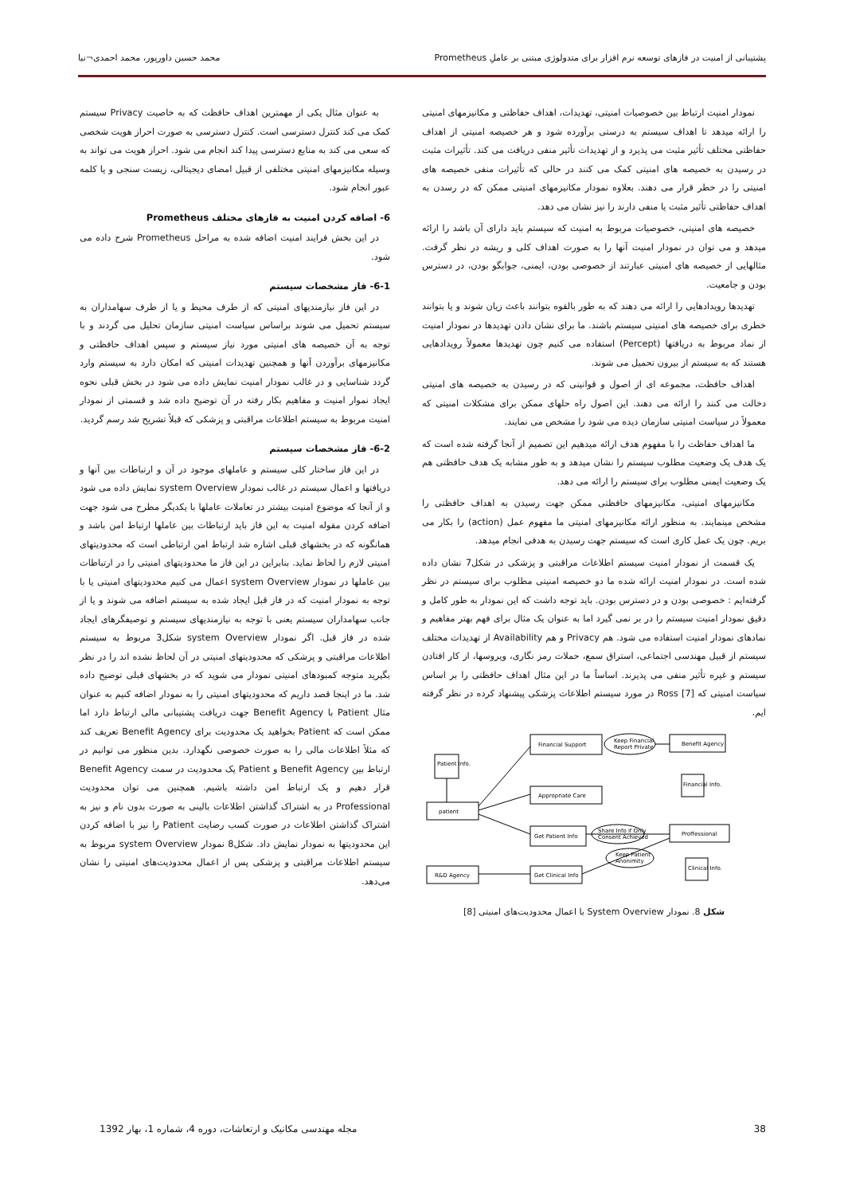پشتیبانی از امنیت در فازهای توسعه نرم افزار برای متدولوژی مبتنی بر عاملِ Prometheus محمد حسین داورپور، محمد احمدی¬نیا
نمودار امنیت ارتباط بین خصوصیات امنیتی، تهدیدات، اهداف حفاظتی و مکانیزمهای امنیتی را ارائه میدهد تا اهداف سیستم به درستی برآورده شود و هر خصیصه امنیتی از اهداف حفاظتی مختلف تأثیر مثبت می پذیرد و از تهدیدات تأثیر منفی دریافت می کند. تأثیرات مثبت در رسیدن به خصیصه های امنیتی کمک می کنند در حالی که تأثیرات منفی خصیصه های امنیتی را در خطر قرار می دهند. بعلاوه نمودار مکانیزمهای امنیتی ممکن که در رسدن به اهداف حفاظتی تأثیر مثبت یا منفی دارند را نیز نشان می دهد.
خصیصه های امنیتی، خصوصیات مربوط به امنیت که سیستم باید دارای آن باشد را ارائه میدهد و می توان در نمودار امنیت آنها را به صورت اهداف کلی و ریشه در نظر گرفت. مثالهایی از خصیصه های امنیتی عبارتند از خصوصی بودن، ایمنی، جوابگو بودن، در دسترس بودن و جامعیت.
تهدیدها رویدادهایی را ارائه می دهند که به طور بالقوه بتوانند باعث زیان شوند و یا بتوانند خطری برای خصیصه های امنیتی سیستم باشند. ما برای نشان دادن تهدیدها در نمودار امنیت از نماد مربوط به دریافتها (Percept) استفاده می کنیم چون تهدیدها معمولاً رویدادهایی هستند که به سیستم از بیرون تحمیل می شوند.
اهداف حافظت، مجموعه ای از اصول و قوانینی که در رسیدن به خصیصه های امنیتی دخالت می کنند را ارائه می دهند. این اصول راه حلهای ممکن برای مشکلات امنیتی که معمولاً در سیاست امنیتی سازمان دیده می شود را مشخص می نمایند.
ما اهداف حفاظت را با مفهوم هدف ارائه میدهیم این تصمیم از آنجا گرفته شده است که یک هدف یک وضعیت مطلوب سیستم را نشان میدهد و به طور مشابه یک هدف حافظتی هم یک وضعیت ایمنی مطلوب برای سیستم را ارائه می دهد.
مکانیزمهای امنیتی، مکانیزمهای حافظتی ممکن جهت رسیدن به اهداف حافظتی را مشخص مینمایند. به منظور ارائه مکانیزمهای امنیتی ما مفهوم عمل (action) را بکار می بریم. چون یک عمل کاری است که سیستم جهت رسیدن به هدفی انجام میدهد.
یک قسمت از نمودار امنیت سیستم اطلاعات مراقبتی و پزشکی در شکل7 نشان داده شده است. در نمودار امنیت ارائه شده ما دو خصیصه امنیتی مطلوب برای سیستم در نظر گرفته‌ایم : خصوصی بودن و در دسترس بودن. باید توجه داشت که این نمودار به طور کامل و دقیق نمودار امنیت سیستم را در بر نمی گیرد اما به عنوان یک مثال برای فهم بهتر مفاهیم و نمادهای نمودار امنیت استفاده می شود. هم Privacy و هم Availability از تهدیدات مختلف سیستم از قبیل مهندسی اجتماعی، استراق سمع، حملات رمز نگاری، ویروسها، از کار افتادن سیستم و غیره تأثیر منفی می پذیرند. اساساً ما در این مثال اهداف حافظتی را بر اساس سیاست امنیتی که Ross [7] در مورد سیستم اطلاعات پزشکی پیشنهاد کرده در نظر گرفته ایم.
Financial Support
Keep Financial
Report Private
Benefit Agency
Patient Info.
Financial Info.
Appropriate Care
patient
Get Patient Info
Share Info if Only
Consent Achieved
Proffessional
Keep Patient
Anonimity
R&D Agency
Get Clinical Info
Clinical Info.
شکل 8. نمودار System Overview با اعمال محدودیت‌های امنیتی [8]
به عنوان مثال یکی از مهمترین اهداف حافظت که به خاصیت Privacy سیستم کمک می کند کنترل دسترسی است. کنترل دسترسی به صورت احراز هویت شخصی که سعی می کند به منابع دسترسی پیدا کند انجام می شود. احراز هویت می تواند به وسیله مکانیزمهای امنیتی مختلفی از قبیل امضای دیجیتالی، زیست سنجی و یا کلمه عبور انجام شود.
6- اضافه کردن امنیت به فازهای مختلف Prometheus
در این بخش فرایند امنیت اضافه شده به مراحل Prometheus شرح داده می شود.
6-1- فاز مشخصات سیستم
در این فاز نیازمندیهای امنیتی که از طرف محیط و یا از طرف سهامداران به سیستم تحمیل می شوند براساس سیاست امنیتی سازمان تحلیل می گردند و با توجه به آن خصیصه های امنیتی مورد نیاز سیستم و سپس اهداف حافظتی و مکانیزمهای برآوردن آنها و همچنین تهدیدات امنیتی که امکان دارد به سیستم وارد گردد شناسایی و در غالب نمودار امنیت نمایش داده می شود در بخش قبلی نحوه ایجاد نموار امنیت و مفاهیم بکار رفته در آن توضیح داده شد و قسمتی از نمودار امنیت مربوط به سیستم اطلاعات مراقبتی و پزشکی که قبلاً تشریح شد رسم گردید.
6-2- فاز مشخصات سیستم
در این فاز ساختار کلی سیستم و عاملهای موجود در آن و ارتباطات بین آنها و دریافتها و اعمال سیستم در غالب نمودار system Overview نمایش داده می شود و از آنجا که موضوع امنیت بیشتر در تعاملات عاملها با یکدیگر مطرح می شود جهت اضافه کردن مقوله امنیت به این فاز باید ارتباطات بین عاملها ارتباط امن باشد و همانگونه که در بخشهای قبلی اشاره شد ارتباط امن ارتباطی است که محدودیتهای امنیتی لازم را لحاظ نماید. بنابراین در این فاز ما محدودیتهای امنیتی را در ارتباطات بین عاملها در نمودار system Overview اعمال می کنیم محدودیتهای امنیتی یا با توجه به نمودار امنیت که در فاز قبل ایجاد شده به سیستم اضافه می شوند و یا از جانب سهامداران سیستم یعنی با توجه به نیازمندیهای سیستم و توصیفگرهای ایجاد شده در فاز قبل. اگر نمودار system Overview شکل3 مربوط به سیستم اطلاعات مراقبتی و پزشکی که محدودیتهای امنیتی در آن لحاظ نشده اند را در نظر بگیرید متوجه کمبودهای امنیتی نمودار می شوید که در بخشهای قبلی توضیح داده شد. ما در اینجا قصد داریم که محدودیتهای امنیتی را به نمودار اضافه کنیم به عنوان مثال Patient با Benefit Agency جهت دریافت پشتیبانی مالی ارتباط دارد اما ممکن است که Patient بخواهید یک محدودیت برای Benefit Agency تعریف کند که مثلاً اطلاعات مالی را به صورت خصوصی نگهدارد. بدین منظور می توانیم در ارتباط بین Benefit Agency و Patient یک محدودیت در سمت Benefit Agency قرار دهیم و یک ارتباط امن داشته باشیم. همچنین می توان محدودیت Professional در به اشتراک گذاشتن اطلاعات بالینی به صورت بدون نام و نیز به اشتراک گذاشتن اطلاعات در صورت کسب رضایت Patient را نیز با اضافه کردن این محدودیتها به نمودار نمایش داد. شکل8 نمودار system Overview مربوط به سیستم اطلاعات مراقبتی و پزشکی پس از اعمال محدودیت‌های امنیتی را نشان می‌دهد.
38 مجله مهندسی مکانیک و ارتعاشات، دوره 4، شماره 1، بهار 1392